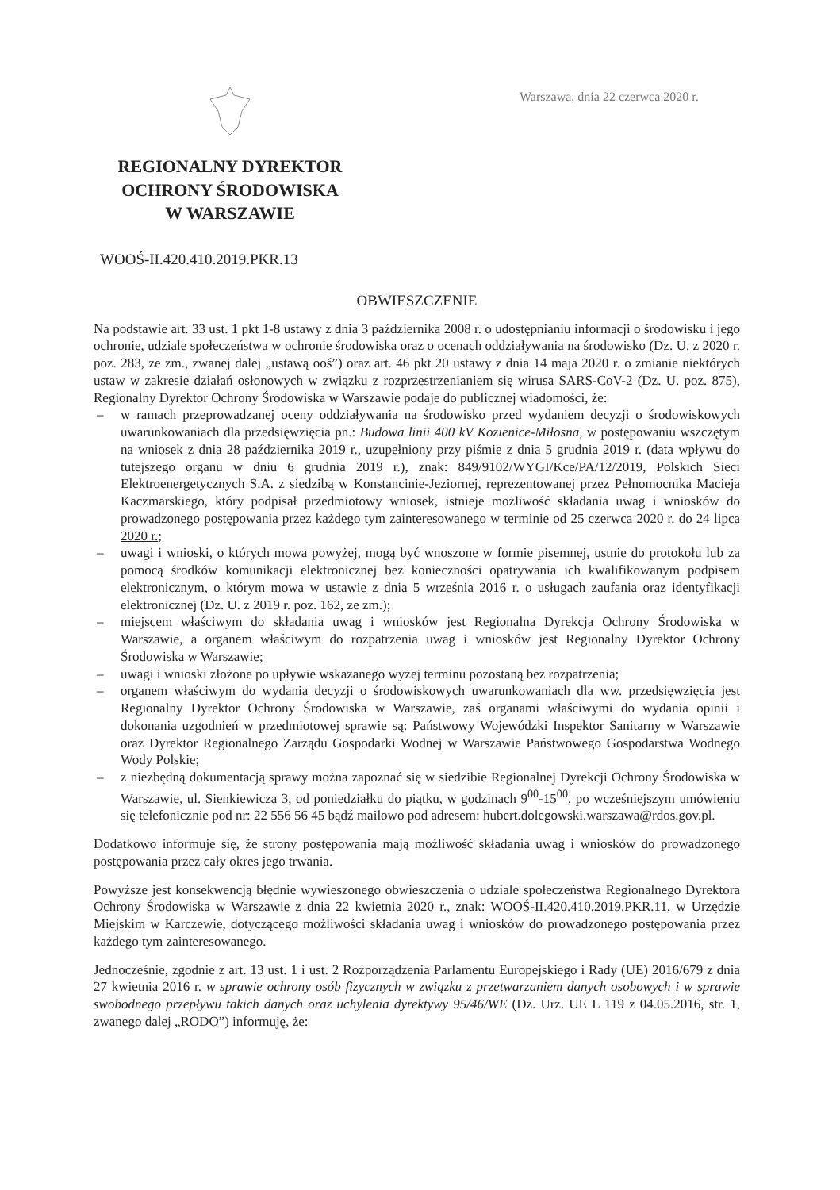Warszawa, dnia 22 czerwca 2020 r.
REGIONALNY DYREKTOR
OCHRONY ŚRODOWISKA
W WARSZAWIE
WOOŚ-II.420.410.2019.PKR.13
OBWIESZCZENIE
Na podstawie art. 33 ust. 1 pkt 1-8 ustawy z dnia 3 października 2008 r. o udostępnianiu informacji o środowisku i jego ochronie, udziale społeczeństwa w ochronie środowiska oraz o ocenach oddziaływania na środowisko (Dz. U. z 2020 r. poz. 283, ze zm., zwanej dalej „ustawą ooś”) oraz art. 46 pkt 20 ustawy z dnia 14 maja 2020 r. o zmianie niektórych ustaw w zakresie działań osłonowych w związku z rozprzestrzenianiem się wirusa SARS-CoV-2 (Dz. U. poz. 875), Regionalny Dyrektor Ochrony Środowiska w Warszawie podaje do publicznej wiadomości, że:
– w ramach przeprowadzanej oceny oddziaływania na środowisko przed wydaniem decyzji o środowiskowych uwarunkowaniach dla przedsięwzięcia pn.: Budowa linii 400 kV Kozienice-Miłosna, w postępowaniu wszczętym na wniosek z dnia 28 października 2019 r., uzupełniony przy piśmie z dnia 5 grudnia 2019 r. (data wpływu do tutejszego organu w dniu 6 grudnia 2019 r.), znak: 849/9102/WYGI/Kce/PA/12/2019, Polskich Sieci Elektroenergetycznych S.A. z siedzibą w Konstancinie-Jeziornej, reprezentowanej przez Pełnomocnika Macieja Kaczmarskiego, który podpisał przedmiotowy wniosek, istnieje możliwość składania uwag i wniosków do prowadzonego postępowania przez każdego tym zainteresowanego w terminie od 25 czerwca 2020 r. do 24 lipca 2020 r.;
– uwagi i wnioski, o których mowa powyżej, mogą być wnoszone w formie pisemnej, ustnie do protokołu lub za pomocą środków komunikacji elektronicznej bez konieczności opatrywania ich kwalifikowanym podpisem elektronicznym, o którym mowa w ustawie z dnia 5 września 2016 r. o usługach zaufania oraz identyfikacji elektronicznej (Dz. U. z 2019 r. poz. 162, ze zm.);
– miejscem właściwym do składania uwag i wniosków jest Regionalna Dyrekcja Ochrony Środowiska w Warszawie, a organem właściwym do rozpatrzenia uwag i wniosków jest Regionalny Dyrektor Ochrony Środowiska w Warszawie;
– uwagi i wnioski złożone po upływie wskazanego wyżej terminu pozostaną bez rozpatrzenia;
– organem właściwym do wydania decyzji o środowiskowych uwarunkowaniach dla ww. przedsięwzięcia jest Regionalny Dyrektor Ochrony Środowiska w Warszawie, zaś organami właściwymi do wydania opinii i dokonania uzgodnień w przedmiotowej sprawie są: Państwowy Wojewódzki Inspektor Sanitarny w Warszawie oraz Dyrektor Regionalnego Zarządu Gospodarki Wodnej w Warszawie Państwowego Gospodarstwa Wodnego Wody Polskie;
– z niezbędną dokumentacją sprawy można zapoznać się w siedzibie Regionalnej Dyrekcji Ochrony Środowiska w Warszawie, ul. Sienkiewicza 3, od poniedziałku do piątku, w godzinach 9<sup>00</sup>-15<sup>00</sup>, po wcześniejszym umówieniu się telefonicznie pod nr: 22 556 56 45 bądź mailowo pod adresem: hubert.dolegowski.warszawa@rdos.gov.pl.
Dodatkowo informuje się, że strony postępowania mają możliwość składania uwag i wniosków do prowadzonego postępowania przez cały okres jego trwania.
Powyższe jest konsekwencją błędnie wywieszonego obwieszczenia o udziale społeczeństwa Regionalnego Dyrektora Ochrony Środowiska w Warszawie z dnia 22 kwietnia 2020 r., znak: WOOŚ-II.420.410.2019.PKR.11, w Urzędzie Miejskim w Karczewie, dotyczącego możliwości składania uwag i wniosków do prowadzonego postępowania przez każdego tym zainteresowanego.
Jednocześnie, zgodnie z art. 13 ust. 1 i ust. 2 Rozporządzenia Parlamentu Europejskiego i Rady (UE) 2016/679 z dnia 27 kwietnia 2016 r. w sprawie ochrony osób fizycznych w związku z przetwarzaniem danych osobowych i w sprawie swobodnego przepływu takich danych oraz uchylenia dyrektywy 95/46/WE (Dz. Urz. UE L 119 z 04.05.2016, str. 1, zwanego dalej „RODO”) informuję, że: